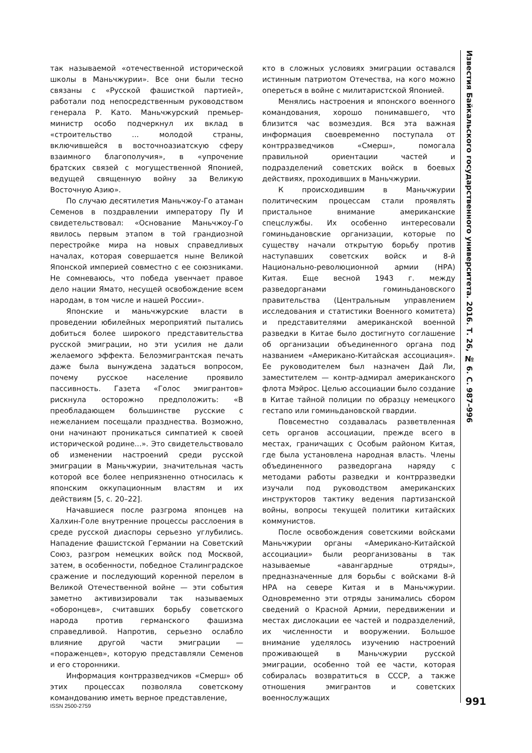так называемой «отечественной исторической школы в Маньчжурии». Все они были тесно связаны с «Русской фашисткой партией», работали под непосредственным руководством генерала Р. Като. Маньчжурский премьер-министр особо подчеркнул их вклад в «строительство ... молодой страны, включившейся в восточноазиатскую сферу взаимного благополучия», в «упрочение братских связей с могущественной Японией, ведущей священную войну за Великую Восточную Азию».
По случаю десятилетия Маньчжоу-Го атаман Семенов в поздравлении императору Пу И свидетельствовал: «Основание Маньчжоу-Го явилось первым этапом в той грандиозной перестройке мира на новых справедливых началах, которая совершается ныне Великой Японской империей совместно с ее союзниками. Не сомневаюсь, что победа увенчает правое дело нации Ямато, несущей освобождение всем народам, в том числе и нашей России».
Японские и маньчжурские власти в проведении юбилейных мероприятий пытались добиться более широкого представительства русской эмиграции, но эти усилия не дали желаемого эффекта. Белоэмигрантская печать даже была вынуждена задаться вопросом, почему русское население проявило пассивность. Газета «Голос эмигрантов» рискнула осторожно предположить: «В преобладающем большинстве русские с нежеланием посещали празднества. Возможно, они начинают проникаться симпатией к своей исторической родине...». Это свидетельствовало об изменении настроений среди русской эмиграции в Маньчжурии, значительная часть которой все более неприязненно относилась к японским оккупационным властям и их действиям [5, с. 20–22].
Начавшиеся после разгрома японцев на Халхин-Голе внутренние процессы расслоения в среде русской диаспоры серьезно углубились. Нападение фашистской Германии на Советский Союз, разгром немецких войск под Москвой, затем, в особенности, победное Сталинградское сражение и последующий коренной перелом в Великой Отечественной войне — эти события заметно активизировали так называемых «оборонцев», считавших борьбу советского народа против германского фашизма справедливой. Напротив, серьезно ослабло влияние другой части эмиграции — «пораженцев», которую представляли Семенов и его сторонники.
Информация контрразведчиков «Смерш» об этих процессах позволяла советскому командованию иметь верное представление,
кто в сложных условиях эмиграции оставался истинным патриотом Отечества, на кого можно опереться в войне с милитаристской Японией.
Менялись настроения и японского военного командования, хорошо понимавшего, что близится час возмездия. Вся эта важная информация своевременно поступала от контрразведчиков «Смерш», помогала правильной ориентации частей и подразделений советских войск в боевых действиях, проходивших в Маньчжурии.
К происходившим в Маньчжурии политическим процессам стали проявлять пристальное внимание американские спецслужбы. Их особенно интересовали гоминьдановские организации, которые по существу начали открытую борьбу против наступавших советских войск и 8-й Национально-революционной армии (НРА) Китая. Еще весной 1943 г. между разведорганами гоминьдановского правительства (Центральным управлением исследования и статистики Военного комитета) и представителями американской военной разведки в Китае было достигнуто соглашение об организации объединенного органа под названием «Американо-Китайская ассоциация». Ее руководителем был назначен Дай Ли, заместителем — контр-адмирал американского флота Мэйрос. Целью ассоциации было создание в Китае тайной полиции по образцу немецкого гестапо или гоминьдановской гвардии.
Повсеместно создавалась разветвленная сеть органов ассоциации, прежде всего в местах, граничащих с Особым районом Китая, где была установлена народная власть. Члены объединенного разведоргана наряду с методами работы разведки и контрразведки изучали под руководством американских инструкторов тактику ведения партизанской войны, вопросы текущей политики китайских коммунистов.
После освобождения советскими войсками Маньчжурии органы «Американо-Китайской ассоциации» были реорганизованы в так называемые «авангардные отряды», предназначенные для борьбы с войсками 8-й НРА на севере Китая и в Маньчжурии. Одновременно эти отряды занимались сбором сведений о Красной Армии, передвижении и местах дислокации ее частей и подразделений, их численности и вооружении. Большое внимание уделялось изучению настроений проживающей в Маньчжурии русской эмиграции, особенно той ее части, которая собиралась возвратиться в СССР, а также отношения эмигрантов и советских военнослужащих
Известия Байкальского государственного университета. 2016. Т. 26, № 6. С. 987–996
991
ISSN 2500-2759